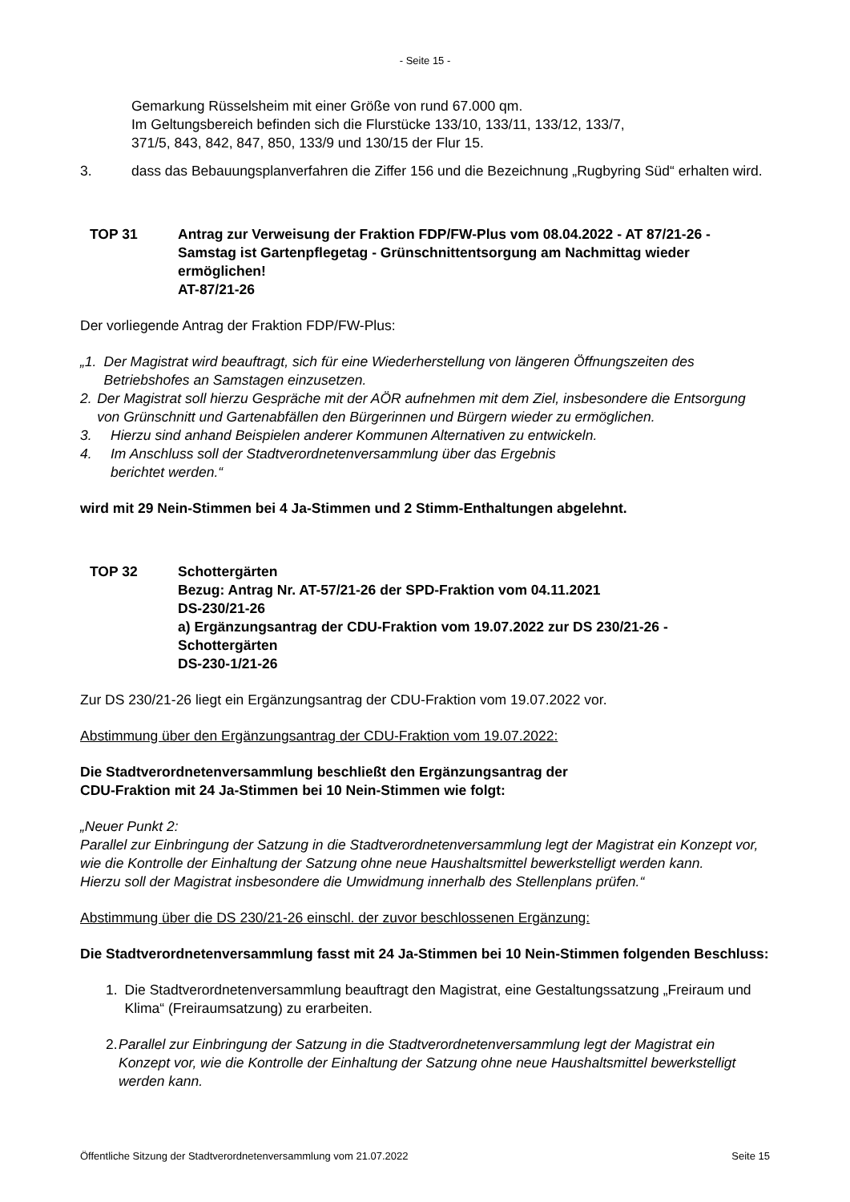- Seite 15 -
Gemarkung Rüsselsheim mit einer Größe von rund 67.000 qm.
Im Geltungsbereich befinden sich die Flurstücke 133/10, 133/11, 133/12, 133/7,
371/5, 843, 842, 847, 850, 133/9 und 130/15 der Flur 15.
3. dass das Bebauungsplanverfahren die Ziffer 156 und die Bezeichnung „Rugbyring Süd“ erhalten wird.
TOP 31 Antrag zur Verweisung der Fraktion FDP/FW-Plus vom 08.04.2022 - AT 87/21-26 - Samstag ist Gartenpflegetag - Grünschnittentsorgung am Nachmittag wieder ermöglichen!
AT-87/21-26
Der vorliegende Antrag der Fraktion FDP/FW-Plus:
„1. Der Magistrat wird beauftragt, sich für eine Wiederherstellung von längeren Öffnungszeiten des Betriebshofes an Samstagen einzusetzen.
2. Der Magistrat soll hierzu Gespräche mit der AÖR aufnehmen mit dem Ziel, insbesondere die Entsorgung von Grünschnitt und Gartenabfällen den Bürgerinnen und Bürgern wieder zu ermöglichen.
3. Hierzu sind anhand Beispielen anderer Kommunen Alternativen zu entwickeln.
4. Im Anschluss soll der Stadtverordnetenversammlung über das Ergebnis
berichtet werden.“
wird mit 29 Nein-Stimmen bei 4 Ja-Stimmen und 2 Stimm-Enthaltungen abgelehnt.
TOP 32 Schottergärten
Bezug: Antrag Nr. AT-57/21-26 der SPD-Fraktion vom 04.11.2021
DS-230/21-26
a) Ergänzungsantrag der CDU-Fraktion vom 19.07.2022 zur DS 230/21-26 - Schottergärten
DS-230-1/21-26
Zur DS 230/21-26 liegt ein Ergänzungsantrag der CDU-Fraktion vom 19.07.2022 vor.
Abstimmung über den Ergänzungsantrag der CDU-Fraktion vom 19.07.2022:
Die Stadtverordnetenversammlung beschließt den Ergänzungsantrag der
CDU-Fraktion mit 24 Ja-Stimmen bei 10 Nein-Stimmen wie folgt:
„Neuer Punkt 2:
Parallel zur Einbringung der Satzung in die Stadtverordnetenversammlung legt der Magistrat ein Konzept vor, wie die Kontrolle der Einhaltung der Satzung ohne neue Haushaltsmittel bewerkstelligt werden kann.
Hierzu soll der Magistrat insbesondere die Umwidmung innerhalb des Stellenplans prüfen.“
Abstimmung über die DS 230/21-26 einschl. der zuvor beschlossenen Ergänzung:
Die Stadtverordnetenversammlung fasst mit 24 Ja-Stimmen bei 10 Nein-Stimmen folgenden Beschluss:
1. Die Stadtverordnetenversammlung beauftragt den Magistrat, eine Gestaltungssatzung „Freiraum und Klima“ (Freiraumsatzung) zu erarbeiten.
2. Parallel zur Einbringung der Satzung in die Stadtverordnetenversammlung legt der Magistrat ein Konzept vor, wie die Kontrolle der Einhaltung der Satzung ohne neue Haushaltsmittel bewerkstelligt werden kann.
Öffentliche Sitzung der Stadtverordnetenversammlung vom 21.07.2022 Seite 15